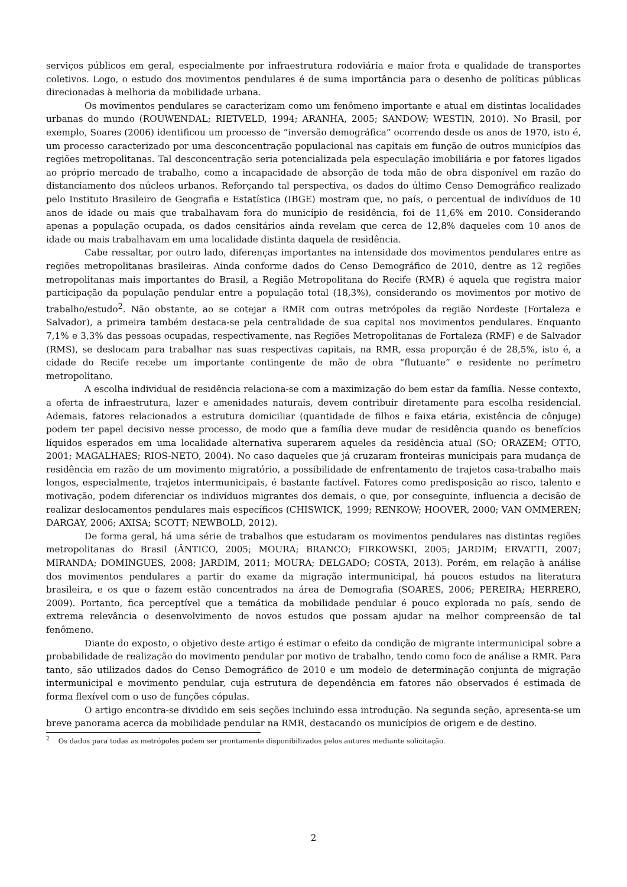serviços públicos em geral, especialmente por infraestrutura rodoviária e maior frota e qualidade de transportes coletivos. Logo, o estudo dos movimentos pendulares é de suma importância para o desenho de políticas públicas direcionadas à melhoria da mobilidade urbana.
Os movimentos pendulares se caracterizam como um fenômeno importante e atual em distintas localidades urbanas do mundo (ROUWENDAL; RIETVELD, 1994; ARANHA, 2005; SANDOW; WESTIN, 2010). No Brasil, por exemplo, Soares (2006) identificou um processo de “inversão demográfica” ocorrendo desde os anos de 1970, isto é, um processo caracterizado por uma desconcentração populacional nas capitais em função de outros municípios das regiões metropolitanas. Tal desconcentração seria potencializada pela especulação imobiliária e por fatores ligados ao próprio mercado de trabalho, como a incapacidade de absorção de toda mão de obra disponível em razão do distanciamento dos núcleos urbanos. Reforçando tal perspectiva, os dados do último Censo Demográfico realizado pelo Instituto Brasileiro de Geografia e Estatística (IBGE) mostram que, no país, o percentual de indivíduos de 10 anos de idade ou mais que trabalhavam fora do município de residência, foi de 11,6% em 2010. Considerando apenas a população ocupada, os dados censitários ainda revelam que cerca de 12,8% daqueles com 10 anos de idade ou mais trabalhavam em uma localidade distinta daquela de residência.
Cabe ressaltar, por outro lado, diferenças importantes na intensidade dos movimentos pendulares entre as regiões metropolitanas brasileiras. Ainda conforme dados do Censo Demográfico de 2010, dentre as 12 regiões metropolitanas mais importantes do Brasil, a Região Metropolitana do Recife (RMR) é aquela que registra maior participação da população pendular entre a população total (18,3%), considerando os movimentos por motivo de trabalho/estudo<sup>2</sup>. Não obstante, ao se cotejar a RMR com outras metrópoles da região Nordeste (Fortaleza e Salvador), a primeira também destaca-se pela centralidade de sua capital nos movimentos pendulares. Enquanto 7,1% e 3,3% das pessoas ocupadas, respectivamente, nas Regiões Metropolitanas de Fortaleza (RMF) e de Salvador (RMS), se deslocam para trabalhar nas suas respectivas capitais, na RMR, essa proporção é de 28,5%, isto é, a cidade do Recife recebe um importante contingente de mão de obra “flutuante” e residente no perímetro metropolitano.
A escolha individual de residência relaciona-se com a maximização do bem estar da família. Nesse contexto, a oferta de infraestrutura, lazer e amenidades naturais, devem contribuir diretamente para escolha residencial. Ademais, fatores relacionados a estrutura domiciliar (quantidade de filhos e faixa etária, existência de cônjuge) podem ter papel decisivo nesse processo, de modo que a família deve mudar de residência quando os benefícios líquidos esperados em uma localidade alternativa superarem aqueles da residência atual (SO; ORAZEM; OTTO, 2001; MAGALHAES; RIOS-NETO, 2004). No caso daqueles que já cruzaram fronteiras municipais para mudança de residência em razão de um movimento migratório, a possibilidade de enfrentamento de trajetos casa-trabalho mais longos, especialmente, trajetos intermunicipais, é bastante factível. Fatores como predisposição ao risco, talento e motivação, podem diferenciar os indivíduos migrantes dos demais, o que, por conseguinte, influencia a decisão de realizar deslocamentos pendulares mais específicos (CHISWICK, 1999; RENKOW; HOOVER, 2000; VAN OMMEREN; DARGAY, 2006; AXISA; SCOTT; NEWBOLD, 2012).
De forma geral, há uma série de trabalhos que estudaram os movimentos pendulares nas distintas regiões metropolitanas do Brasil (ÂNTICO, 2005; MOURA; BRANCO; FIRKOWSKI, 2005; JARDIM; ERVATTI, 2007; MIRANDA; DOMINGUES, 2008; JARDIM, 2011; MOURA; DELGADO; COSTA, 2013). Porém, em relação à análise dos movimentos pendulares a partir do exame da migração intermunicipal, há poucos estudos na literatura brasileira, e os que o fazem estão concentrados na área de Demografia (SOARES, 2006; PEREIRA; HERRERO, 2009). Portanto, fica perceptível que a temática da mobilidade pendular é pouco explorada no país, sendo de extrema relevância o desenvolvimento de novos estudos que possam ajudar na melhor compreensão de tal fenômeno.
Diante do exposto, o objetivo deste artigo é estimar o efeito da condição de migrante intermunicipal sobre a probabilidade de realização do movimento pendular por motivo de trabalho, tendo como foco de análise a RMR. Para tanto, são utilizados dados do Censo Demográfico de 2010 e um modelo de determinação conjunta de migração intermunicipal e movimento pendular, cuja estrutura de dependência em fatores não observados é estimada de forma flexível com o uso de funções cópulas.
O artigo encontra-se dividido em seis seções incluindo essa introdução. Na segunda seção, apresenta-se um breve panorama acerca da mobilidade pendular na RMR, destacando os municípios de origem e de destino.
<sup>2</sup> Os dados para todas as metrópoles podem ser prontamente disponibilizados pelos autores mediante solicitação.
2